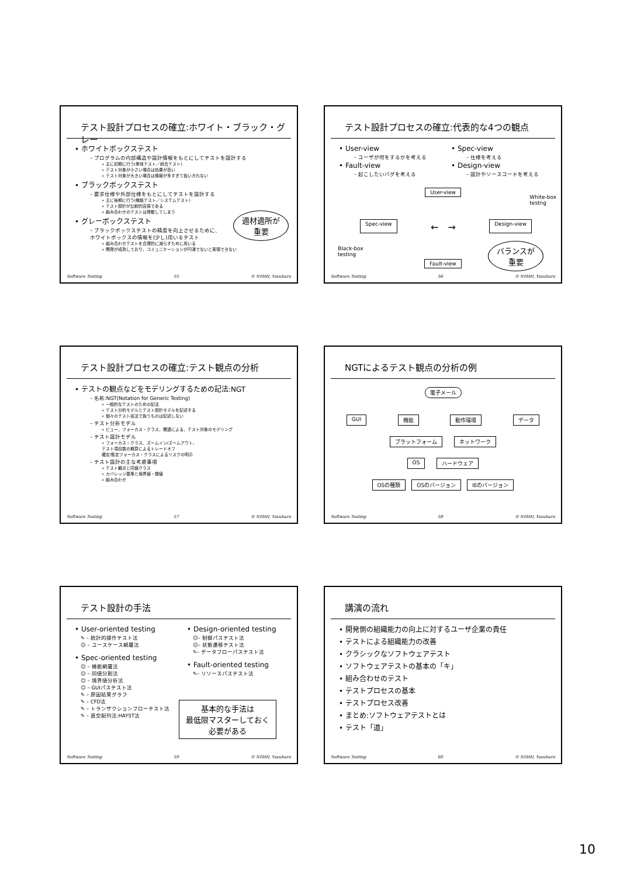テスト設計プロセスの確立:ホワイト・ブラック・グレー
• ホワイトボックステスト
– プログラムの内部構造や設計情報をもとにしてテストを設計する
» 主に初期に行う(単体テスト／統合テスト)
» テスト対象が小さい場合は効果が高い
» テスト対象が大きい場合は情報が多すぎて扱いきれない
• ブラックボックステスト
– 要求仕様や外部仕様をもとにしてテストを設計する
» 主に後期に行う(機能テスト／システムテスト)
» テスト設計が比較的容易である
» 組み合わせのテストは発散してしまう
• グレーボックステスト
– ブラックボックステストの精度を向上させるために、
ホワイトボックスの情報を(少し)用いるテスト
» 組み合わせテストを合理的に減らすために用いる
» 開発が成熟しており、コミュニケーションが円滑でないと実現できない
適材適所が
重要
Software Testing 55 © NISHI, Yasuharu
テスト設計プロセスの確立:代表的な4つの観点
• User-view
– ユーザが何をするかを考える
• Fault-view
– 起こしたいバグを考える
• Spec-view
– 仕様を考える
• Design-view
– 設計やソースコードを考える
User-view
Spec-view ←　→ Design-view
White-box
testng
Black-box
testing
Fault-view
バランスが
重要
Software Testing 56 © NISHI, Yasuharu
テスト設計プロセスの確立:テスト観点の分析
• テストの観点などをモデリングするための記法:NGT
– 名称:NGT(Notation for Generic Testing)
» 一般的なテストのための記法
» テスト分析モデルとテスト設計モデルを記述する
» 個々のテスト技法で扱うものは記述しない
– テスト分析モデル
» ビュー、フォーカス・クラス、関連による、テスト対象のモデリング
– テスト設計モデル
» フォーカス・クラス、ズームイン/ズームアウト、
テスト項目数の概算によるトレードオフ
確定/暫定フォーカス・クラスによるリスクの明示
– テスト設計の主な考慮事項
» テスト観点と同値クラス
» カバレッジ基準と境界値・閾値
» 組み合わせ
Software Testing 57 © NISHI, Yasuharu
NGTによるテスト観点の分析の例
電子メール
GUI 機能 動作環境 データ
プラットフォーム ネットワーク
OS ハードウェア
OSの種類 OSのバージョン IEのバージョン
Software Testing 58 © NISHI, Yasuharu
テスト設計の手法
• User-oriented testing
✎ – 統計的操作テスト法
☺ – ユースケース網羅法
• Spec-oriented testing
☺ – 機能網羅法
☺ – 同値分割法
☺ – 境界値分析法
☺ – GUIパステスト法
✎ – 原因結果グラフ
✎ – CFD法
✎ – トランザクションフローテスト法
✎ – 直交配列法:HAYST法
• Design-oriented testing
☺– 制御パステスト法
☺– 状態遷移テスト法
✎– データフローパステスト法
• Fault-oriented testing
✎– リソースパステスト法
基本的な手法は
最低限マスターしておく
必要がある
Software Testing 59 © NISHI, Yasuharu
講演の流れ
• 開発側の組織能力の向上に対するユーザ企業の責任
• テストによる組織能力の改善
• クラシックなソフトウェアテスト
• ソフトウェアテストの基本の「キ」
• 組み合わせのテスト
• テストプロセスの基本
• テストプロセス改善
• まとめ:ソフトウェアテストとは
• テスト「道」
Software Testing 60 © NISHI, Yasuharu
10